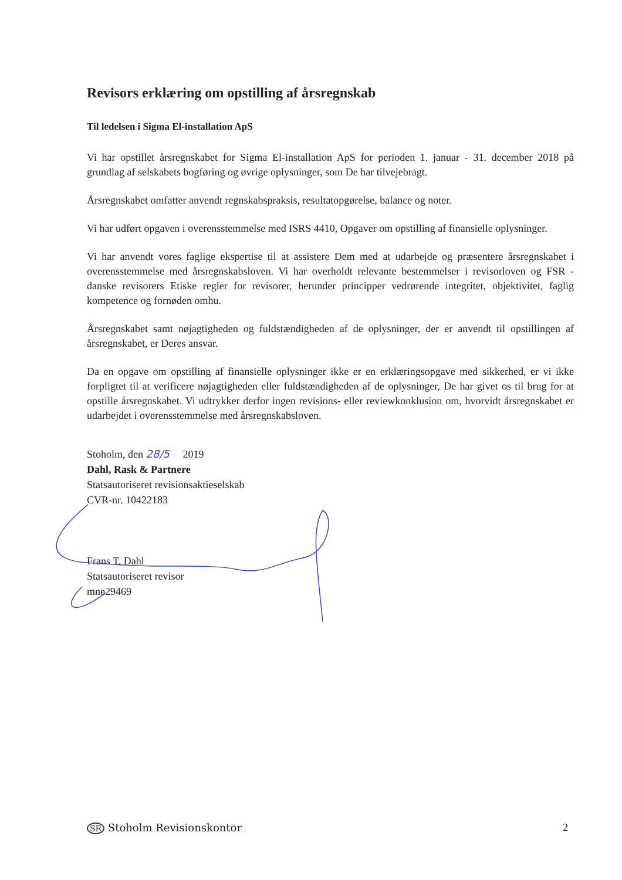Revisors erklæring om opstilling af årsregnskab
Til ledelsen i Sigma El-installation ApS
Vi har opstillet årsregnskabet for Sigma El-installation ApS for perioden 1. januar - 31. december 2018 på grundlag af selskabets bogføring og øvrige oplysninger, som De har tilvejebragt.
Årsregnskabet omfatter anvendt regnskabspraksis, resultatopgørelse, balance og noter.
Vi har udført opgaven i overensstemmelse med ISRS 4410, Opgaver om opstilling af finansielle oplysninger.
Vi har anvendt vores faglige ekspertise til at assistere Dem med at udarbejde og præsentere årsregnskabet i overensstemmelse med årsregnskabsloven. Vi har overholdt relevante bestemmelser i revisorloven og FSR - danske revisorers Etiske regler for revisorer, herunder principper vedrørende integritet, objektivitet, faglig kompetence og fornøden omhu.
Årsregnskabet samt nøjagtigheden og fuldstændigheden af de oplysninger, der er anvendt til opstillingen af årsregnskabet, er Deres ansvar.
Da en opgave om opstilling af finansielle oplysninger ikke er en erklæringsopgave med sikkerhed, er vi ikke forpligtet til at verificere nøjagtigheden eller fuldstændigheden af de oplysninger, De har givet os til brug for at opstille årsregnskabet. Vi udtrykker derfor ingen revisions- eller reviewkonklusion om, hvorvidt årsregnskabet er udarbejdet i overensstemmelse med årsregnskabsloven.
Stoholm, den 28/5 2019
Dahl, Rask & Partnere
Statsautoriseret revisionsaktieselskab
CVR-nr. 10422183
Frans T. Dahl
Statsautoriseret revisor
mne29469
SR Stoholm Revisionskontor 2